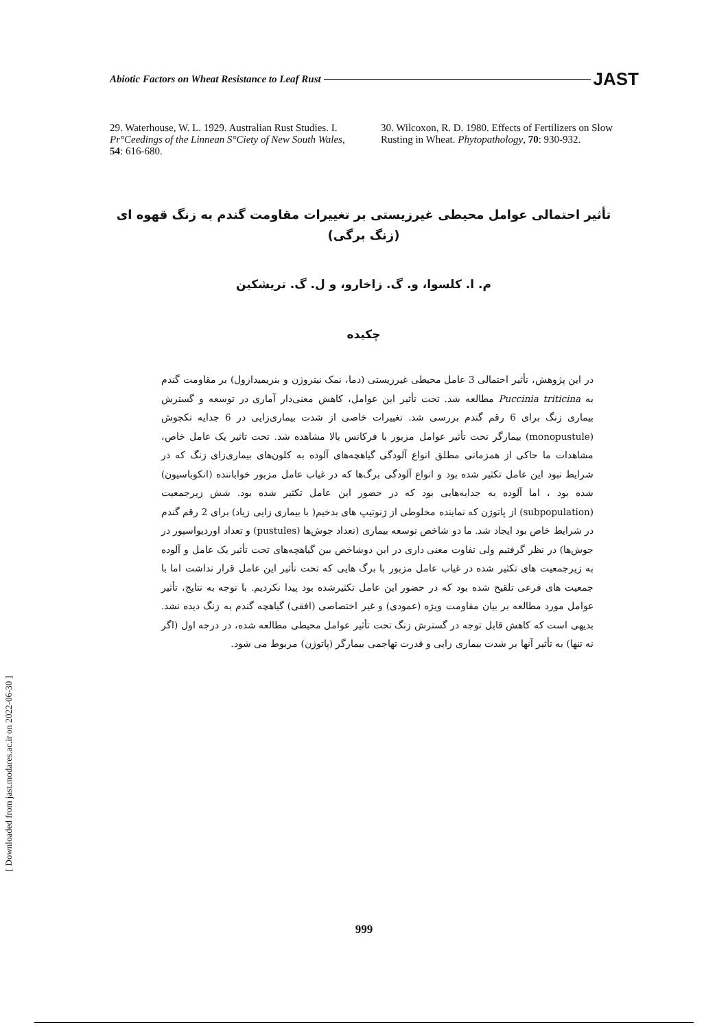Abiotic Factors on Wheat Resistance to Leaf Rust JAST
29. Waterhouse, W. L. 1929. Australian Rust Studies. I. Pr°Ceedings of the Linnean S°Ciety of New South Wales, 54: 616-680.
30. Wilcoxon, R. D. 1980. Effects of Fertilizers on Slow Rusting in Wheat. Phytopathology, 70: 930-932.
تأثیر احتمالی عوامل محیطی غیرزیستی بر تغییرات مقاومت گندم به زنگ قهوه ای
(زنگ برگی)
م. ا. کلسوا، و. گ. زاخارو، و ل. گ. تریشکین
چکیده
در این پژوهش، تأثیر احتمالی 3 عامل محیطی غیرزیستی (دما، نمک نیتروژن و بنزیمیدازول) بر مقاومت گندم به Puccinia triticina مطالعه شد. تحت تأثیر این عوامل، کاهش معنی‌دار آماری در توسعه و گسترش بیماری زنگ برای 6 رقم گندم بررسی شد. تغییرات خاصی از شدت بیماری‌زایی در 6 جدایه تکجوش (monopustule) بیمارگر تحت تأثیر عوامل مزبور با فرکانس بالا مشاهده شد. تحت تاثیر یک عامل خاص، مشاهدات ما حاکی از همزمانی مطلق انواع آلودگی گیاهچه‌های آلوده به کلون‌های بیماری‌زای زنگ که در شرایط نبود این عامل تکثیر شده بود و انواع آلودگی برگ‌ها که در غیاب عامل مزبور خواباننده (انکوباسیون) شده بود ، اما آلوده به جدایه‌هایی بود که در حضور این عامل تکثیر شده بود. شش زیرجمعیت (subpopulation) از پاتوژن که نماینده مخلوطی از ژنوتیپ های بدخیم( با بیماری زایی زیاد) برای 2 رقم گندم در شرایط خاص بود ایجاد شد. ما دو شاخص توسعه بیماری (تعداد جوش‌ها (pustules) و تعداد اوردیواسپور در جوش‌ها) در نظر گرفتیم ولی تفاوت معنی داری در این دوشاخص بین گیاهچه‌های تحت تأثیر یک عامل و آلوده به زیرجمعیت های تکثیر شده در غیاب عامل مزبور با برگ هایی که تحت تأثیر این عامل قرار نداشت اما با جمعیت های فرعی تلقیح شده بود که در حضور این عامل تکثیرشده بود پیدا نکردیم. با توجه به نتایج، تأثیر عوامل مورد مطالعه بر بیان مقاومت ویژه (عمودی) و غیر اختصاصی (افقی) گیاهچه گندم به زنگ دیده نشد. بدیهی است که کاهش قابل توجه در گسترش زنگ تحت تأثیر عوامل محیطی مطالعه شده، در درجه اول (اگر نه تنها) به تأثیر آنها بر شدت بیماری زایی و قدرت تهاجمی بیمارگر (پاتوژن) مربوط می شود.
999
[ Downloaded from jast.modares.ac.ir on 2022-06-30 ]